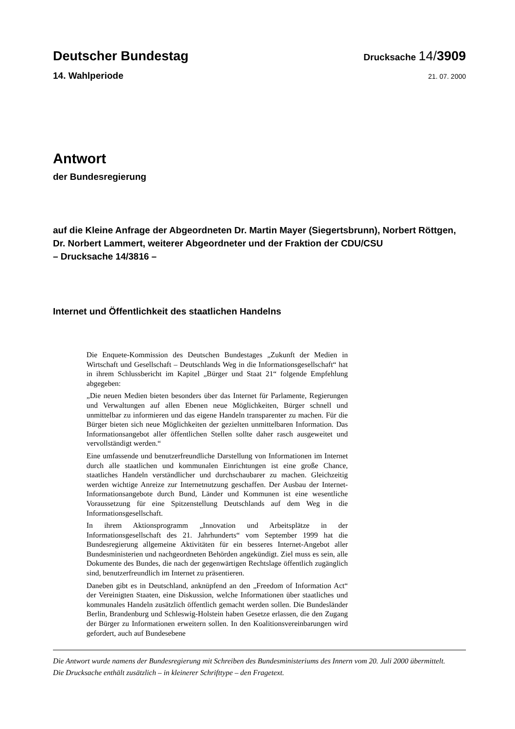Deutscher Bundestag
Drucksache 14/3909
14. Wahlperiode
21. 07. 2000
Antwort
der Bundesregierung
auf die Kleine Anfrage der Abgeordneten Dr. Martin Mayer (Siegertsbrunn), Norbert Röttgen, Dr. Norbert Lammert, weiterer Abgeordneter und der Fraktion der CDU/CSU
– Drucksache 14/3816 –
Internet und Öffentlichkeit des staatlichen Handelns
Die Enquete-Kommission des Deutschen Bundestages „Zukunft der Medien in Wirtschaft und Gesellschaft – Deutschlands Weg in die Informationsgesellschaft“ hat in ihrem Schlussbericht im Kapitel „Bürger und Staat 21“ folgende Empfehlung abgegeben:
„Die neuen Medien bieten besonders über das Internet für Parlamente, Regierungen und Verwaltungen auf allen Ebenen neue Möglichkeiten, Bürger schnell und unmittelbar zu informieren und das eigene Handeln transparenter zu machen. Für die Bürger bieten sich neue Möglichkeiten der gezielten unmittelbaren Information. Das Informationsangebot aller öffentlichen Stellen sollte daher rasch ausgeweitet und vervollständigt werden.“
Eine umfassende und benutzerfreundliche Darstellung von Informationen im Internet durch alle staatlichen und kommunalen Einrichtungen ist eine große Chance, staatliches Handeln verständlicher und durchschaubarer zu machen. Gleichzeitig werden wichtige Anreize zur Internetnutzung geschaffen. Der Ausbau der Internet-Informationsangebote durch Bund, Länder und Kommunen ist eine wesentliche Voraussetzung für eine Spitzenstellung Deutschlands auf dem Weg in die Informationsgesellschaft.
In ihrem Aktionsprogramm „Innovation und Arbeitsplätze in der Informationsgesellschaft des 21. Jahrhunderts“ vom September 1999 hat die Bundesregierung allgemeine Aktivitäten für ein besseres Internet-Angebot aller Bundesministerien und nachgeordneten Behörden angekündigt. Ziel muss es sein, alle Dokumente des Bundes, die nach der gegenwärtigen Rechtslage öffentlich zugänglich sind, benutzerfreundlich im Internet zu präsentieren.
Daneben gibt es in Deutschland, anknüpfend an den „Freedom of Information Act“ der Vereinigten Staaten, eine Diskussion, welche Informationen über staatliches und kommunales Handeln zusätzlich öffentlich gemacht werden sollen. Die Bundesländer Berlin, Brandenburg und Schleswig-Holstein haben Gesetze erlassen, die den Zugang der Bürger zu Informationen erweitern sollen. In den Koalitionsvereinbarungen wird gefordert, auch auf Bundesebene
Die Antwort wurde namens der Bundesregierung mit Schreiben des Bundesministeriums des Innern vom 20. Juli 2000 übermittelt.
Die Drucksache enthält zusätzlich – in kleinerer Schrifttype – den Fragetext.